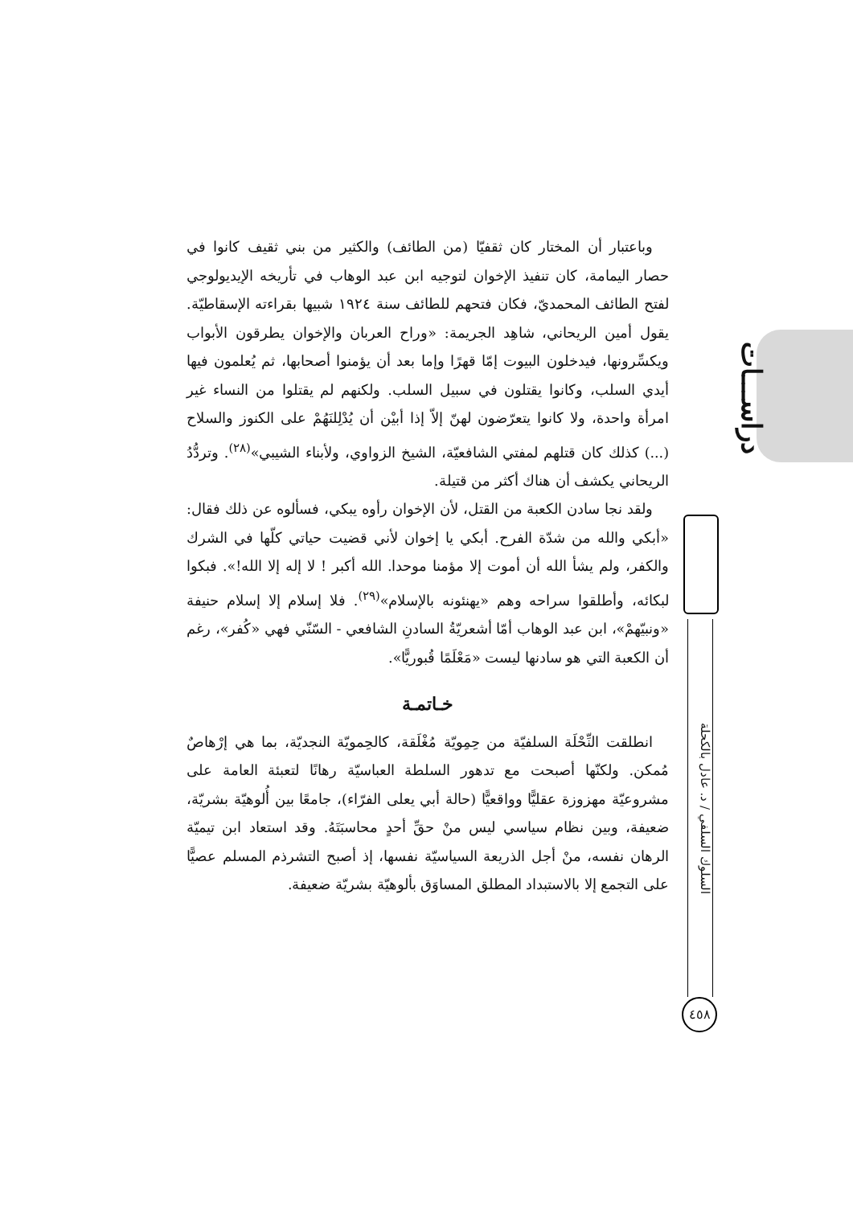دراســـات
السلوك السلفي / د. عادل بالكحلة
٤٥٨
وباعتبار أن المختار كان ثقفيّا (من الطائف) والكثير من بني ثقيف كانوا في حصار اليمامة، كان تنفيذ الإخوان لتوجيه ابن عبد الوهاب في تأريخه الإيديولوجي لفتح الطائف المحمديّ، فكان فتحهم للطائف سنة ١٩٢٤ شبيها بقراءته الإسقاطيّة. يقول أمين الريحاني، شاهِد الجريمة: «وراح العربان والإخوان يطرقون الأبواب ويكسِّرونها، فيدخلون البيوت إمّا قهرًا وإما بعد أن يؤمنوا أصحابها، ثم يُعلمون فيها أيدي السلب، وكانوا يقتلون في سبيل السلب. ولكنهم لم يقتلوا من النساء غير امرأة واحدة، ولا كانوا يتعرّضون لهنّ إلاّ إذا أبيْن أن يُدْلِلنَهُمْ على الكنوز والسلاح (...) كذلك كان قتلهم لمفتي الشافعيّة، الشيخ الزواوي، ولأبناء الشيبي»<sup>(٢٨)</sup>. وتردُّدُ الريحاني يكشف أن هناك أكثر من قتيلة.
ولقد نجا سادن الكعبة من القتل، لأن الإخوان رأوه يبكي، فسألوه عن ذلك فقال: «أبكي والله من شدّة الفرح. أبكي يا إخوان لأني قضيت حياتي كلّها في الشرك والكفر، ولم يشأ الله أن أموت إلا مؤمنا موحدا. الله أكبر ! لا إله إلا الله!». فبكوا لبكائه، وأطلقوا سراحه وهم «يهنئونه بالإسلام»<sup>(٢٩)</sup>. فلا إسلام إلا إسلام حنيفة «ونبيّهمْ»، ابن عبد الوهاب أمّا أشعريّةُ السادنِ الشافعي - السّنّي فهي «كُفر»، رغم أن الكعبة التي هو سادنها ليست «مَعْلَمًا قُبوريًّا».
خـاتمـة
انطلقت النِّحْلَة السلفيّة من حِمِويّة مُغْلَقة، كالحِمويّة النجديّة، بما هي إرْهاصٌ مُمكن. ولكنّها أصبحت مع تدهور السلطة العباسيّة رهانًا لتعبئة العامة على مشروعيّة مهزوزة عقليًّا وواقعيًّا (حالة أبي يعلى الفرّاء)، جامعًا بين أُلوهيّة بشريّة، ضعيفة، وبين نظام سياسي ليس منْ حقِّ أحدٍ محاسبَتَهُ. وقد استعاد ابن تيميّة الرهان نفسه، منْ أجل الذريعة السياسيّة نفسها، إذ أصبح التشرذم المسلم عصيًّا على التجمع إلا بالاستبداد المطلق المساوَق بألوهيّة بشريّة ضعيفة.